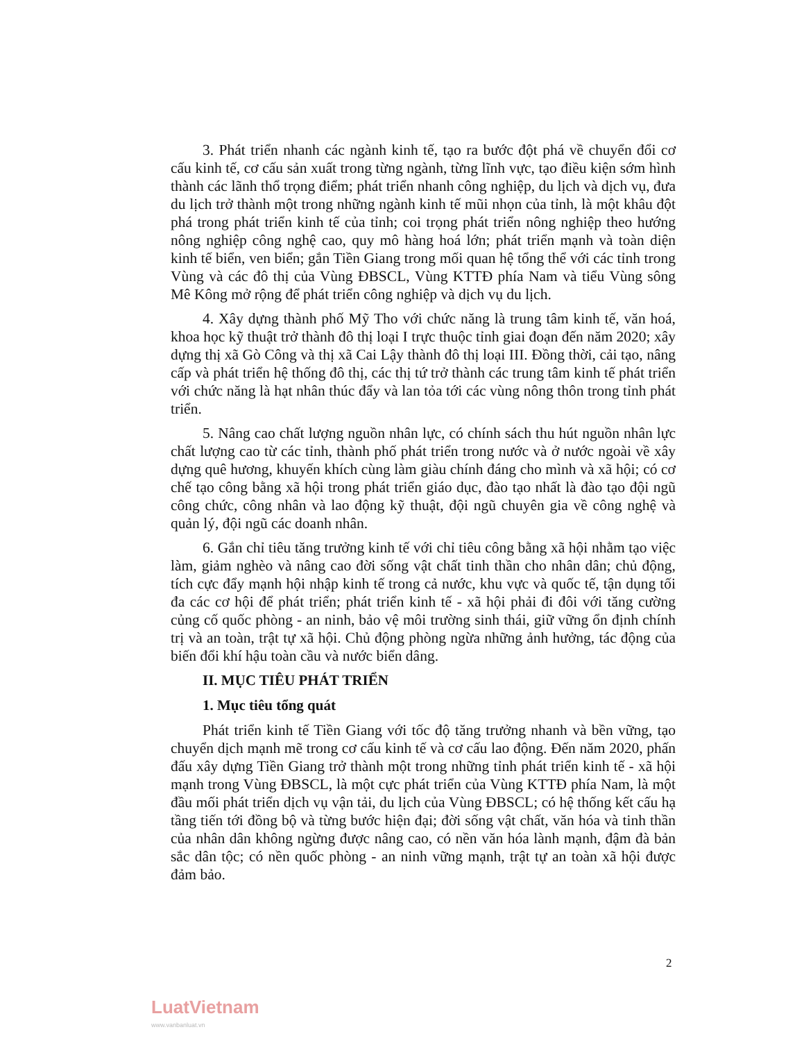3. Phát triển nhanh các ngành kinh tế, tạo ra bước đột phá về chuyển đổi cơ cấu kinh tế, cơ cấu sản xuất trong từng ngành, từng lĩnh vực, tạo điều kiện sớm hình thành các lãnh thổ trọng điểm; phát triển nhanh công nghiệp, du lịch và dịch vụ, đưa du lịch trở thành một trong những ngành kinh tế mũi nhọn của tỉnh, là một khâu đột phá trong phát triển kinh tế của tỉnh; coi trọng phát triển nông nghiệp theo hướng nông nghiệp công nghệ cao, quy mô hàng hoá lớn; phát triển mạnh và toàn diện kinh tế biển, ven biển; gắn Tiền Giang trong mối quan hệ tổng thể với các tỉnh trong Vùng và các đô thị của Vùng ĐBSCL, Vùng KTTĐ phía Nam và tiểu Vùng sông Mê Kông mở rộng để phát triển công nghiệp và dịch vụ du lịch.
4. Xây dựng thành phố Mỹ Tho với chức năng là trung tâm kinh tế, văn hoá, khoa học kỹ thuật trở thành đô thị loại I trực thuộc tỉnh giai đoạn đến năm 2020; xây dựng thị xã Gò Công và thị xã Cai Lậy thành đô thị loại III. Đồng thời, cải tạo, nâng cấp và phát triển hệ thống đô thị, các thị tứ trở thành các trung tâm kinh tế phát triển với chức năng là hạt nhân thúc đẩy và lan tỏa tới các vùng nông thôn trong tỉnh phát triển.
5. Nâng cao chất lượng nguồn nhân lực, có chính sách thu hút nguồn nhân lực chất lượng cao từ các tỉnh, thành phố phát triển trong nước và ở nước ngoài về xây dựng quê hương, khuyến khích cùng làm giàu chính đáng cho mình và xã hội; có cơ chế tạo công bằng xã hội trong phát triển giáo dục, đào tạo nhất là đào tạo đội ngũ công chức, công nhân và lao động kỹ thuật, đội ngũ chuyên gia về công nghệ và quản lý, đội ngũ các doanh nhân.
6. Gắn chỉ tiêu tăng trưởng kinh tế với chỉ tiêu công bằng xã hội nhằm tạo việc làm, giảm nghèo và nâng cao đời sống vật chất tinh thần cho nhân dân; chủ động, tích cực đẩy mạnh hội nhập kinh tế trong cả nước, khu vực và quốc tế, tận dụng tối đa các cơ hội để phát triển; phát triển kinh tế - xã hội phải đi đôi với tăng cường củng cố quốc phòng - an ninh, bảo vệ môi trường sinh thái, giữ vững ổn định chính trị và an toàn, trật tự xã hội. Chủ động phòng ngừa những ảnh hưởng, tác động của biến đổi khí hậu toàn cầu và nước biển dâng.
II. MỤC TIÊU PHÁT TRIỂN
1. Mục tiêu tổng quát
Phát triển kinh tế Tiền Giang với tốc độ tăng trưởng nhanh và bền vững, tạo chuyển dịch mạnh mẽ trong cơ cấu kinh tế và cơ cấu lao động. Đến năm 2020, phấn đấu xây dựng Tiền Giang trở thành một trong những tỉnh phát triển kinh tế - xã hội mạnh trong Vùng ĐBSCL, là một cực phát triển của Vùng KTTĐ phía Nam, là một đầu mối phát triển dịch vụ vận tải, du lịch của Vùng ĐBSCL; có hệ thống kết cấu hạ tầng tiến tới đồng bộ và từng bước hiện đại; đời sống vật chất, văn hóa và tinh thần của nhân dân không ngừng được nâng cao, có nền văn hóa lành mạnh, đậm đà bản sắc dân tộc; có nền quốc phòng - an ninh vững mạnh, trật tự an toàn xã hội được đảm bảo.
2
LuatVietnam
www.vanbanluat.vn